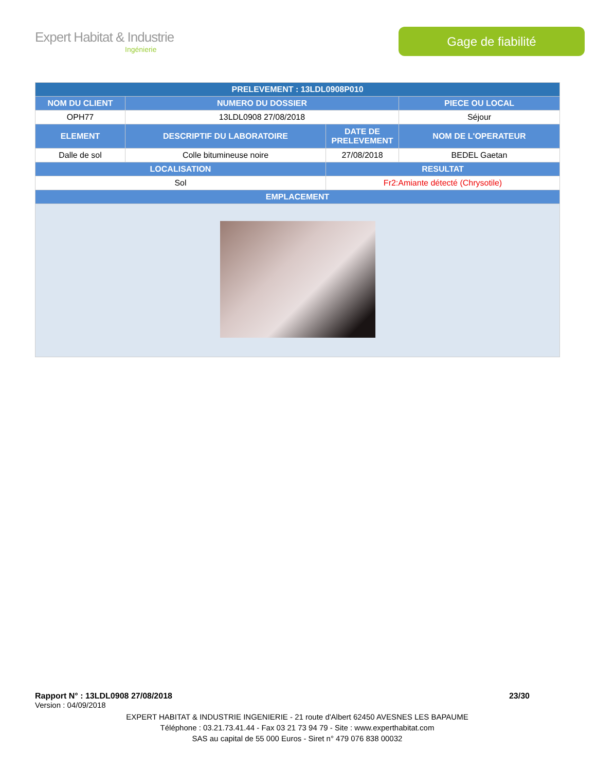Expert Habitat & Industrie
Ingénierie
Gage de fiabilité
| PRELEVEMENT : 13LDL0908P010 | | | |
| --- | --- | --- | --- |
| NOM DU CLIENT | NUMERO DU DOSSIER | | PIECE OU LOCAL |
| OPH77 | 13LDL0908 27/08/2018 | | Séjour |
| ELEMENT | DESCRIPTIF DU LABORATOIRE | DATE DE PRELEVEMENT | NOM DE L'OPERATEUR |
| Dalle de sol | Colle bitumineuse noire | 27/08/2018 | BEDEL Gaetan |
| LOCALISATION | | RESULTAT | |
| Sol | | Fr2:Amiante détecté (Chrysotile) | |
| EMPLACEMENT | | | |
Rapport N° : 13LDL0908 27/08/2018 23/30
Version : 04/09/2018
EXPERT HABITAT & INDUSTRIE INGENIERIE - 21 route d'Albert 62450 AVESNES LES BAPAUME
Téléphone : 03.21.73.41.44 - Fax 03 21 73 94 79 - Site : www.experthabitat.com
SAS au capital de 55 000 Euros - Siret n° 479 076 838 00032